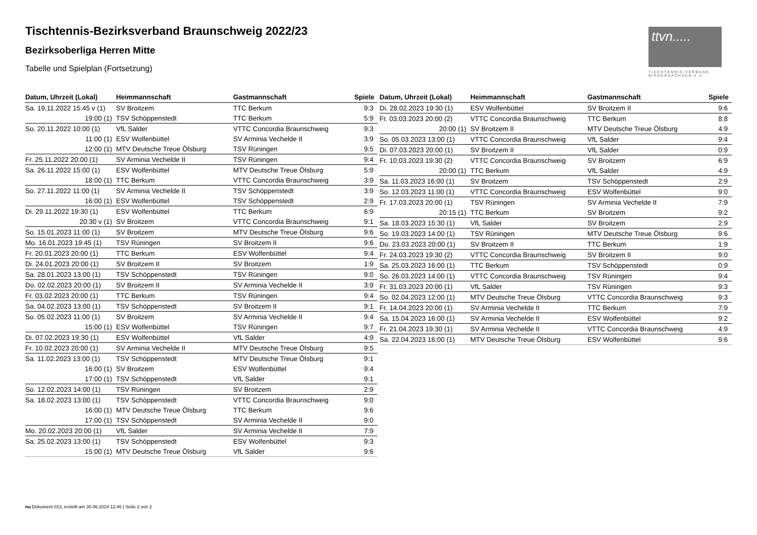Tischtennis-Bezirksverband Braunschweig 2022/23
Bezirksoberliga Herren Mitte
Tabelle und Spielplan (Fortsetzung)
ttvn.....
TISCHTENNIS-VERBAND NIEDERSACHSEN e.V.
| Datum, Uhrzeit (Lokal) | Heimmannschaft | Gastmannschaft | Spiele |
| --- | --- | --- | --- |
| Sa. 19.11.2022 15:45 v (1) | SV Broitzem | TTC Berkum | 9:3 |
| 19:00 (1) | TSV Schöppenstedt | TTC Berkum | 5:9 |
| So. 20.11.2022 10:00 (1) | VfL Salder | VTTC Concordia Braunschweig | 9:3 |
| 11:00 (1) | ESV Wolfenbüttel | SV Arminia Vechelde II | 3:9 |
| 12:00 (1) | MTV Deutsche Treue Ölsburg | TSV Rüningen | 9:5 |
| Fr. 25.11.2022 20:00 (1) | SV Arminia Vechelde II | TSV Rüningen | 9:4 |
| Sa. 26.11.2022 15:00 (1) | ESV Wolfenbüttel | MTV Deutsche Treue Ölsburg | 5:9 |
| 18:00 (1) | TTC Berkum | VTTC Concordia Braunschweig | 3:9 |
| So. 27.11.2022 11:00 (1) | SV Arminia Vechelde II | TSV Schöppenstedt | 3:9 |
| 16:00 (1) | ESV Wolfenbüttel | TSV Schöppenstedt | 2:9 |
| Di. 29.11.2022 19:30 (1) | ESV Wolfenbüttel | TTC Berkum | 6:9 |
| 20:30 v (1) | SV Broitzem | VTTC Concordia Braunschweig | 9:1 |
| So. 15.01.2023 11:00 (1) | SV Broitzem | MTV Deutsche Treue Ölsburg | 9:6 |
| Mo. 16.01.2023 19:45 (1) | TSV Rüningen | SV Broitzem II | 9:6 |
| Fr. 20.01.2023 20:00 (1) | TTC Berkum | ESV Wolfenbüttel | 9:4 |
| Di. 24.01.2023 20:00 (1) | SV Broitzem II | SV Broitzem | 1:9 |
| Sa. 28.01.2023 13:00 (1) | TSV Schöppenstedt | TSV Rüningen | 9:0 |
| Do. 02.02.2023 20:00 (1) | SV Broitzem II | SV Arminia Vechelde II | 3:9 |
| Fr. 03.02.2023 20:00 (1) | TTC Berkum | TSV Rüningen | 9:4 |
| Sa. 04.02.2023 13:00 (1) | TSV Schöppenstedt | SV Broitzem II | 9:1 |
| So. 05.02.2023 11:00 (1) | SV Broitzem | SV Arminia Vechelde II | 9:4 |
| 15:00 (1) | ESV Wolfenbüttel | TSV Rüningen | 9:7 |
| Di. 07.02.2023 19:30 (1) | ESV Wolfenbüttel | VfL Salder | 4:9 |
| Fr. 10.02.2023 20:00 (1) | SV Arminia Vechelde II | MTV Deutsche Treue Ölsburg | 9:5 |
| Sa. 11.02.2023 13:00 (1) | TSV Schöppenstedt | MTV Deutsche Treue Ölsburg | 9:1 |
| 16:00 (1) | SV Broitzem | ESV Wolfenbüttel | 9:4 |
| 17:00 (1) | TSV Schöppenstedt | VfL Salder | 9:1 |
| So. 12.02.2023 14:00 (1) | TSV Rüningen | SV Broitzem | 2:9 |
| Sa. 18.02.2023 13:00 (1) | TSV Schöppenstedt | VTTC Concordia Braunschweig | 9:0 |
| 16:00 (1) | MTV Deutsche Treue Ölsburg | TTC Berkum | 9:6 |
| 17:00 (1) | TSV Schöppenstedt | SV Arminia Vechelde II | 9:0 |
| Mo. 20.02.2023 20:00 (1) | VfL Salder | SV Arminia Vechelde II | 7:9 |
| Sa. 25.02.2023 13:00 (1) | TSV Schöppenstedt | ESV Wolfenbüttel | 9:3 |
| 15:00 (1) | MTV Deutsche Treue Ölsburg | VfL Salder | 9:6 |
| Datum, Uhrzeit (Lokal) | Heimmannschaft | Gastmannschaft | Spiele |
| --- | --- | --- | --- |
| Di. 28.02.2023 19:30 (1) | ESV Wolfenbüttel | SV Broitzem II | 9:6 |
| Fr. 03.03.2023 20:00 (2) | VTTC Concordia Braunschweig | TTC Berkum | 8:8 |
| 20:00 (1) | SV Broitzem II | MTV Deutsche Treue Ölsburg | 4:9 |
| So. 05.03.2023 13:00 (1) | VTTC Concordia Braunschweig | VfL Salder | 9:4 |
| Di. 07.03.2023 20:00 (1) | SV Broitzem II | VfL Salder | 0:9 |
| Fr. 10.03.2023 19:30 (2) | VTTC Concordia Braunschweig | SV Broitzem | 6:9 |
| 20:00 (1) | TTC Berkum | VfL Salder | 4:9 |
| Sa. 11.03.2023 16:00 (1) | SV Broitzem | TSV Schöppenstedt | 2:9 |
| So. 12.03.2023 11:00 (1) | VTTC Concordia Braunschweig | ESV Wolfenbüttel | 9:0 |
| Fr. 17.03.2023 20:00 (1) | TSV Rüningen | SV Arminia Vechelde II | 7:9 |
| 20:15 (1) | TTC Berkum | SV Broitzem | 9:2 |
| Sa. 18.03.2023 15:30 (1) | VfL Salder | SV Broitzem | 2:9 |
| So. 19.03.2023 14:00 (1) | TSV Rüningen | MTV Deutsche Treue Ölsburg | 9:6 |
| Do. 23.03.2023 20:00 (1) | SV Broitzem II | TTC Berkum | 1:9 |
| Fr. 24.03.2023 19:30 (2) | VTTC Concordia Braunschweig | SV Broitzem II | 9:0 |
| Sa. 25.03.2023 16:00 (1) | TTC Berkum | TSV Schöppenstedt | 0:9 |
| So. 26.03.2023 14:00 (1) | VTTC Concordia Braunschweig | TSV Rüningen | 9:4 |
| Fr. 31.03.2023 20:00 (1) | VfL Salder | TSV Rüningen | 9:3 |
| So. 02.04.2023 12:00 (1) | MTV Deutsche Treue Ölsburg | VTTC Concordia Braunschweig | 9:3 |
| Fr. 14.04.2023 20:00 (1) | SV Arminia Vechelde II | TTC Berkum | 7:9 |
| Sa. 15.04.2023 16:00 (1) | SV Arminia Vechelde II | ESV Wolfenbüttel | 9:2 |
| Fr. 21.04.2023 19:30 (1) | SV Arminia Vechelde II | VTTC Concordia Braunschweig | 4:9 |
| Sa. 22.04.2023 16:00 (1) | MTV Deutsche Treue Ölsburg | ESV Wolfenbüttel | 9:6 |
nu.Dokument 013, erstellt am 30.06.2024 12:46 | Seite 2 von 2